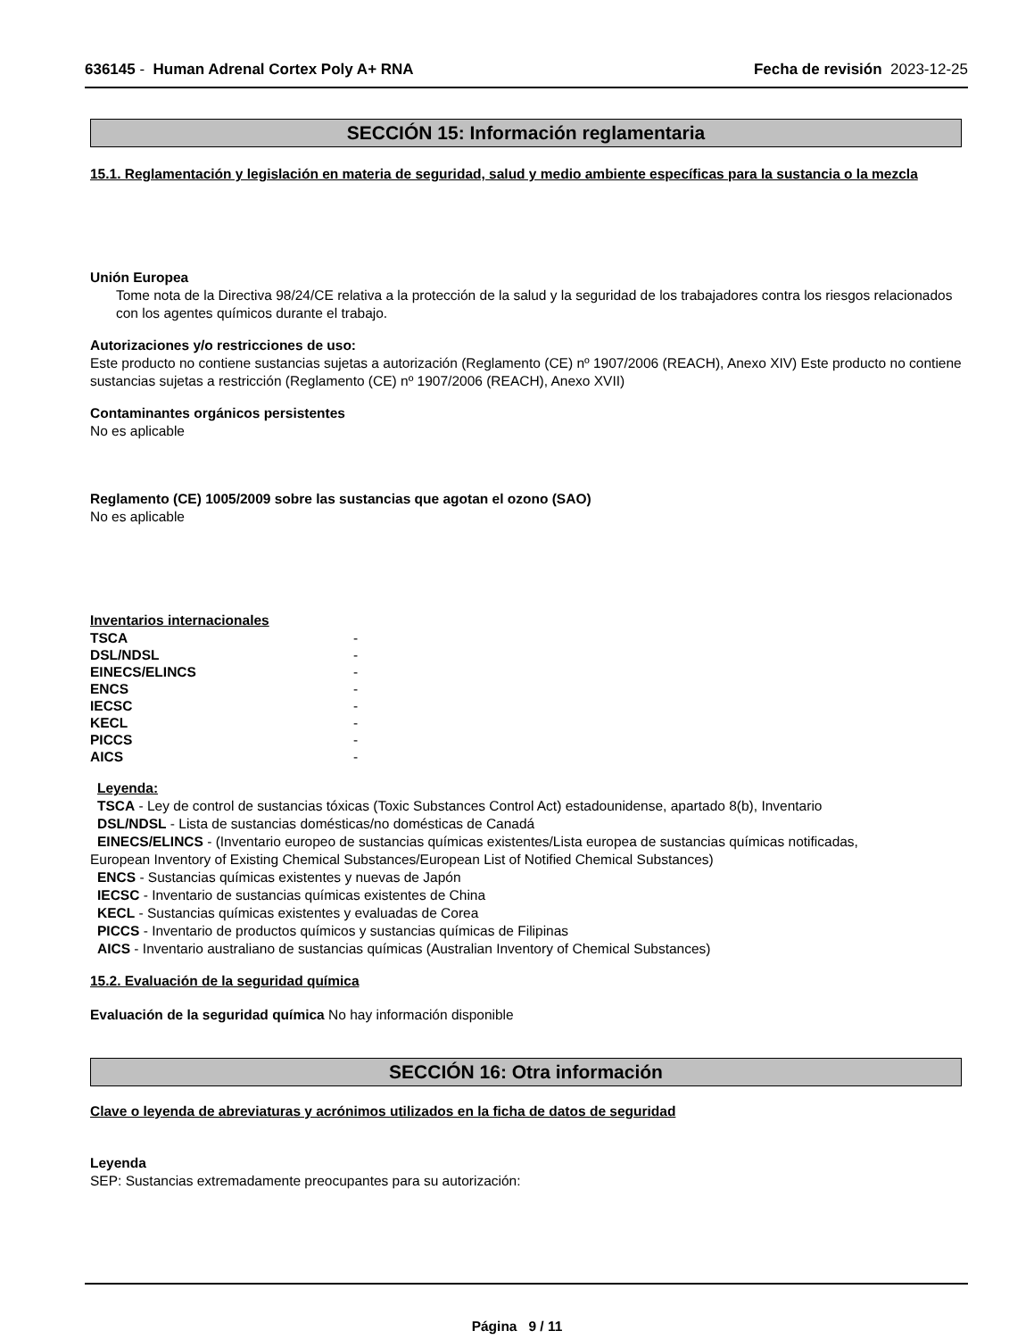636145 - Human Adrenal Cortex Poly A+ RNA Fecha de revisión 2023-12-25
SECCIÓN 15: Información reglamentaria
15.1. Reglamentación y legislación en materia de seguridad, salud y medio ambiente específicas para la sustancia o la mezcla
Unión Europea
Tome nota de la Directiva 98/24/CE relativa a la protección de la salud y la seguridad de los trabajadores contra los riesgos relacionados con los agentes químicos durante el trabajo.
Autorizaciones y/o restricciones de uso:
Este producto no contiene sustancias sujetas a autorización (Reglamento (CE) nº 1907/2006 (REACH), Anexo XIV) Este producto no contiene sustancias sujetas a restricción (Reglamento (CE) nº 1907/2006 (REACH), Anexo XVII)
Contaminantes orgánicos persistentes
No es aplicable
Reglamento (CE) 1005/2009 sobre las sustancias que agotan el ozono (SAO)
No es aplicable
Inventarios internacionales
| TSCA | - |
| DSL/NDSL | - |
| EINECS/ELINCS | - |
| ENCS | - |
| IECSC | - |
| KECL | - |
| PICCS | - |
| AICS | - |
Leyenda:
TSCA - Ley de control de sustancias tóxicas (Toxic Substances Control Act) estadounidense, apartado 8(b), Inventario
DSL/NDSL - Lista de sustancias domésticas/no domésticas de Canadá
EINECS/ELINCS - (Inventario europeo de sustancias químicas existentes/Lista europea de sustancias químicas notificadas,
European Inventory of Existing Chemical Substances/European List of Notified Chemical Substances)
ENCS - Sustancias químicas existentes y nuevas de Japón
IECSC - Inventario de sustancias químicas existentes de China
KECL - Sustancias químicas existentes y evaluadas de Corea
PICCS - Inventario de productos químicos y sustancias químicas de Filipinas
AICS - Inventario australiano de sustancias químicas (Australian Inventory of Chemical Substances)
15.2. Evaluación de la seguridad química
Evaluación de la seguridad química No hay información disponible
SECCIÓN 16: Otra información
Clave o leyenda de abreviaturas y acrónimos utilizados en la ficha de datos de seguridad
Leyenda
SEP: Sustancias extremadamente preocupantes para su autorización:
Página 9 / 11